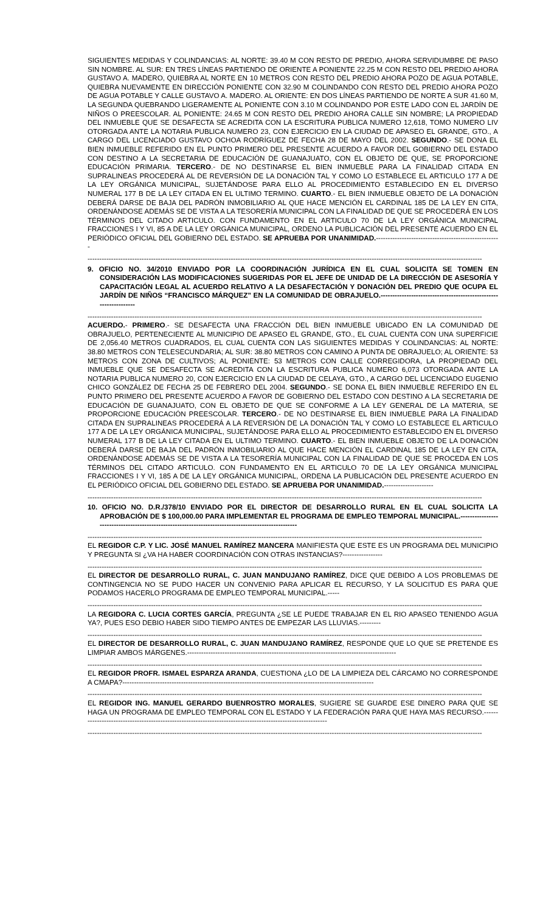SIGUIENTES MEDIDAS Y COLINDANCIAS: AL NORTE: 39.40 M CON RESTO DE PREDIO, AHORA SERVIDUMBRE DE PASO SIN NOMBRE. AL SUR: EN TRES LÍNEAS PARTIENDO DE ORIENTE A PONIENTE 22.25 M CON RESTO DEL PREDIO AHORA GUSTAVO A. MADERO, QUIEBRA AL NORTE EN 10 METROS CON RESTO DEL PREDIO AHORA POZO DE AGUA POTABLE, QUIEBRA NUEVAMENTE EN DIRECCIÓN PONIENTE CON 32.90 M COLINDANDO CON RESTO DEL PREDIO AHORA POZO DE AGUA POTABLE Y CALLE GUSTAVO A. MADERO. AL ORIENTE: EN DOS LÍNEAS PARTIENDO DE NORTE A SUR 41.60 M, LA SEGUNDA QUEBRANDO LIGERAMENTE AL PONIENTE CON 3.10 M COLINDANDO POR ESTE LADO CON EL JARDÍN DE NIÑOS O PREESCOLAR. AL PONIENTE: 24.65 M CON RESTO DEL PREDIO AHORA CALLE SIN NOMBRE; LA PROPIEDAD DEL INMUEBLE QUE SE DESAFECTA SE ACREDITA CON LA ESCRITURA PUBLICA NUMERO 12,618, TOMO NUMERO LIV OTORGADA ANTE LA NOTARIA PUBLICA NUMERO 23, CON EJERCICIO EN LA CIUDAD DE APASEO EL GRANDE, GTO., A CARGO DEL LICENCIADO GUSTAVO OCHOA RODRÍGUEZ DE FECHA 28 DE MAYO DEL 2002. SEGUNDO.- SE DONA EL BIEN INMUEBLE REFERIDO EN EL PUNTO PRIMERO DEL PRESENTE ACUERDO A FAVOR DEL GOBIERNO DEL ESTADO CON DESTINO A LA SECRETARIA DE EDUCACIÓN DE GUANAJUATO, CON EL OBJETO DE QUE, SE PROPORCIONE EDUCACIÓN PRIMARIA. TERCERO.- DE NO DESTINARSE EL BIEN INMUEBLE PARA LA FINALIDAD CITADA EN SUPRALINEAS PROCEDERÁ AL DE REVERSIÓN DE LA DONACIÓN TAL Y COMO LO ESTABLECE EL ARTICULO 177 A DE LA LEY ORGÁNICA MUNICIPAL, SUJETÁNDOSE PARA ELLO AL PROCEDIMIENTO ESTABLECIDO EN EL DIVERSO NUMERAL 177 B DE LA LEY CITADA EN EL ULTIMO TERMINO. CUARTO.- EL BIEN INMUEBLE OBJETO DE LA DONACIÓN DEBERÁ DARSE DE BAJA DEL PADRÓN INMOBILIARIO AL QUE HACE MENCIÓN EL CARDINAL 185 DE LA LEY EN CITA, ORDENÁNDOSE ADEMÁS SE DE VISTA A LA TESORERÍA MUNICIPAL CON LA FINALIDAD DE QUE SE PROCEDERÁ EN LOS TÉRMINOS DEL CITADO ARTICULO. CON FUNDAMENTO EN EL ARTICULO 70 DE LA LEY ORGÁNICA MUNICIPAL FRACCIONES I Y VI, 85 A DE LA LEY ORGÁNICA MUNICIPAL, ORDENO LA PUBLICACIÓN DEL PRESENTE ACUERDO EN EL PERIÓDICO OFICIAL DEL GOBIERNO DEL ESTADO. SE APRUEBA POR UNANIMIDAD.-----------------------------------------------------
------------------------------------------------------------------------------------------------------------------------------------------------------------------------
9. OFICIO NO. 34/2010 ENVIADO POR LA COORDINACIÓN JURÍDICA EN EL CUAL SOLICITA SE TOMEN EN CONSIDERACIÓN LAS MODIFICACIONES SUGERIDAS POR EL JEFE DE UNIDAD DE LA DIRECCIÓN DE ASESORÍA Y CAPACITACIÓN LEGAL AL ACUERDO RELATIVO A LA DESAFECTACIÓN Y DONACIÓN DEL PREDIO QUE OCUPA EL JARDÍN DE NIÑOS “FRANCISCO MÁRQUEZ” EN LA COMUNIDAD DE OBRAJUELO.-----------------------------------------------------------------
------------------------------------------------------------------------------------------------------------------------------------------------------------------------
ACUERDO.- PRIMERO.- SE DESAFECTA UNA FRACCIÓN DEL BIEN INMUEBLE UBICADO EN LA COMUNIDAD DE OBRAJUELO, PERTENECIENTE AL MUNICIPIO DE APASEO EL GRANDE, GTO., EL CUAL CUENTA CON UNA SUPERFICIE DE 2,056.40 METROS CUADRADOS, EL CUAL CUENTA CON LAS SIGUIENTES MEDIDAS Y COLINDANCIAS: AL NORTE: 38.80 METROS CON TELESECUNDARIA; AL SUR: 38.80 METROS CON CAMINO A PUNTA DE OBRAJUELO; AL ORIENTE: 53 METROS CON ZONA DE CULTIVOS; AL PONIENTE: 53 METROS CON CALLE CORREGIDORA, LA PROPIEDAD DEL INMUEBLE QUE SE DESAFECTA SE ACREDITA CON LA ESCRITURA PUBLICA NUMERO 6,073 OTORGADA ANTE LA NOTARIA PUBLICA NUMERO 20, CON EJERCICIO EN LA CIUDAD DE CELAYA, GTO., A CARGO DEL LICENCIADO EUGENIO CHICO GONZÁLEZ DE FECHA 25 DE FEBRERO DEL 2004. SEGUNDO.- SE DONA EL BIEN INMUEBLE REFERIDO EN EL PUNTO PRIMERO DEL PRESENTE ACUERDO A FAVOR DE GOBIERNO DEL ESTADO CON DESTINO A LA SECRETARIA DE EDUCACIÓN DE GUANAJUATO, CON EL OBJETO DE QUE SE CONFORME A LA LEY GENERAL DE LA MATERIA, SE PROPORCIONE EDUCACIÓN PREESCOLAR. TERCERO.- DE NO DESTINARSE EL BIEN INMUEBLE PARA LA FINALIDAD CITADA EN SUPRALINEAS PROCEDERÁ A LA REVERSIÓN DE LA DONACIÓN TAL Y COMO LO ESTABLECE EL ARTICULO 177 A DE LA LEY ORGÁNICA MUNICIPAL, SUJETÁNDOSE PARA ELLO AL PROCEDIMIENTO ESTABLECIDO EN EL DIVERSO NUMERAL 177 B DE LA LEY CITADA EN EL ULTIMO TERMINO. CUARTO.- EL BIEN INMUEBLE OBJETO DE LA DONACIÓN DEBERÁ DARSE DE BAJA DEL PADRÓN INMOBILIARIO AL QUE HACE MENCIÓN EL CARDINAL 185 DE LA LEY EN CITA, ORDENÁNDOSE ADEMÁS SE DE VISTA A LA TESORERÍA MUNICIPAL CON LA FINALIDAD DE QUE SE PROCEDA EN LOS TÉRMINOS DEL CITADO ARTICULO. CON FUNDAMENTO EN EL ARTICULO 70 DE LA LEY ORGÁNICA MUNICIPAL FRACCIONES I Y VI, 185 A DE LA LEY ORGÁNICA MUNICIPAL, ORDENA LA PUBLICACIÓN DEL PRESENTE ACUERDO EN EL PERIÓDICO OFICIAL DEL GOBIERNO DEL ESTADO. SE APRUEBA POR UNANIMIDAD.---------------------
------------------------------------------------------------------------------------------------------------------------------------------------------------------------
10. OFICIO NO. D.R./378/10 ENVIADO POR EL DIRECTOR DE DESARROLLO RURAL EN EL CUAL SOLICITA LA APROBACIÓN DE $ 100,000.00 PARA IMPLEMENTAR EL PROGRAMA DE EMPLEO TEMPORAL MUNICIPAL.----------------------------------------------------------------------------------------------------
------------------------------------------------------------------------------------------------------------------------------------------------------------------------
EL REGIDOR C.P. Y LIC. JOSÉ MANUEL RAMÍREZ MANCERA MANIFIESTA QUE ESTE ES UN PROGRAMA DEL MUNICIPIO Y PREGUNTA SI ¿VA HA HABER COORDINACIÓN CON OTRAS INSTANCIAS?-----------------
------------------------------------------------------------------------------------------------------------------------------------------------------------------------
EL DIRECTOR DE DESARROLLO RURAL, C. JUAN MANDUJANO RAMÍREZ, DICE QUE DEBIDO A LOS PROBLEMAS DE CONTINGENCIA NO SE PUDO HACER UN CONVENIO PARA APLICAR EL RECURSO, Y LA SOLICITUD ES PARA QUE PODAMOS HACERLO PROGRAMA DE EMPLEO TEMPORAL MUNICIPAL.-----
------------------------------------------------------------------------------------------------------------------------------------------------------------------------
LA REGIDORA C. LUCIA CORTES GARCÍA, PREGUNTA ¿SE LE PUEDE TRABAJAR EN EL RIO APASEO TENIENDO AGUA YA?, PUES ESO DEBIO HABER SIDO TIEMPO ANTES DE EMPEZAR LAS LLUVIAS.---------
------------------------------------------------------------------------------------------------------------------------------------------------------------------------
EL DIRECTOR DE DESARROLLO RURAL, C. JUAN MANDUJANO RAMÍREZ, RESPONDE QUE LO QUE SE PRETENDE ES LIMPIAR AMBOS MÁRGENES.-----------------------------------------------------------------------------------------
------------------------------------------------------------------------------------------------------------------------------------------------------------------------
EL REGIDOR PROFR. ISMAEL ESPARZA ARANDA, CUESTIONA ¿LO DE LA LIMPIEZA DEL CÁRCAMO NO CORRESPONDE A CMAPA?-----------------------------------------------------------------------------------------------------------
------------------------------------------------------------------------------------------------------------------------------------------------------------------------
EL REGIDOR ING. MANUEL GERARDO BUENROSTRO MORALES, SUGIERE SE GUARDE ESE DINERO PARA QUE SE HAGA UN PROGRAMA DE EMPLEO TEMPORAL CON EL ESTADO Y LA FEDERACIÓN PARA QUE HAYA MAS RECURSO.------------------------------------------------------------------------------------------------------------
------------------------------------------------------------------------------------------------------------------------------------------------------------------------